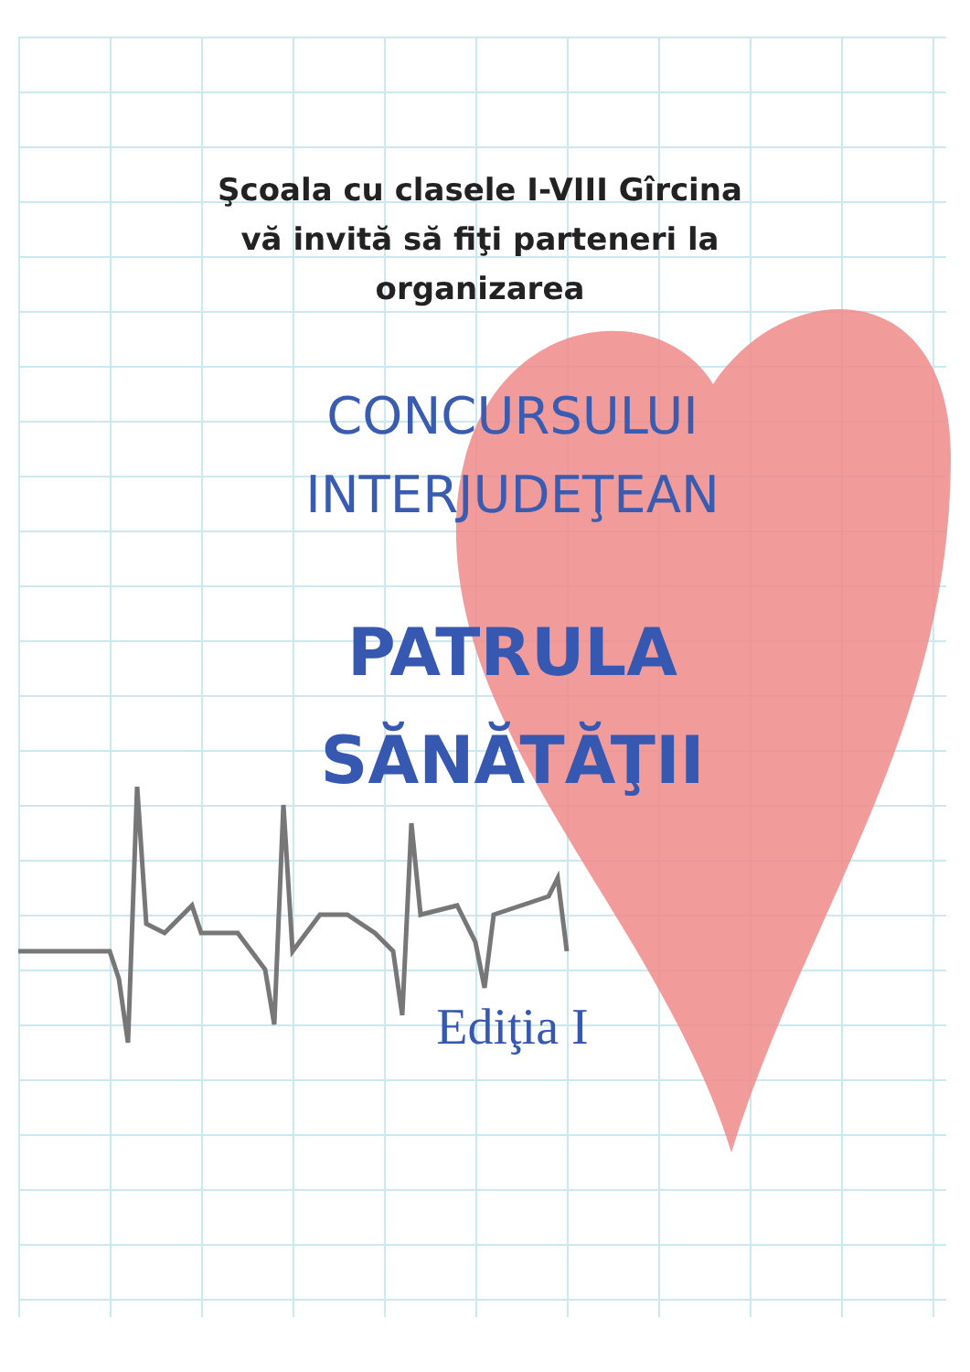Şcoala cu clasele I-VIII Gîrcina vă invită să fiţi parteneri la organizarea
CONCURSULUI
INTERJUDEŢEAN
PATRULA
SĂNĂTĂŢII
Ediţia I